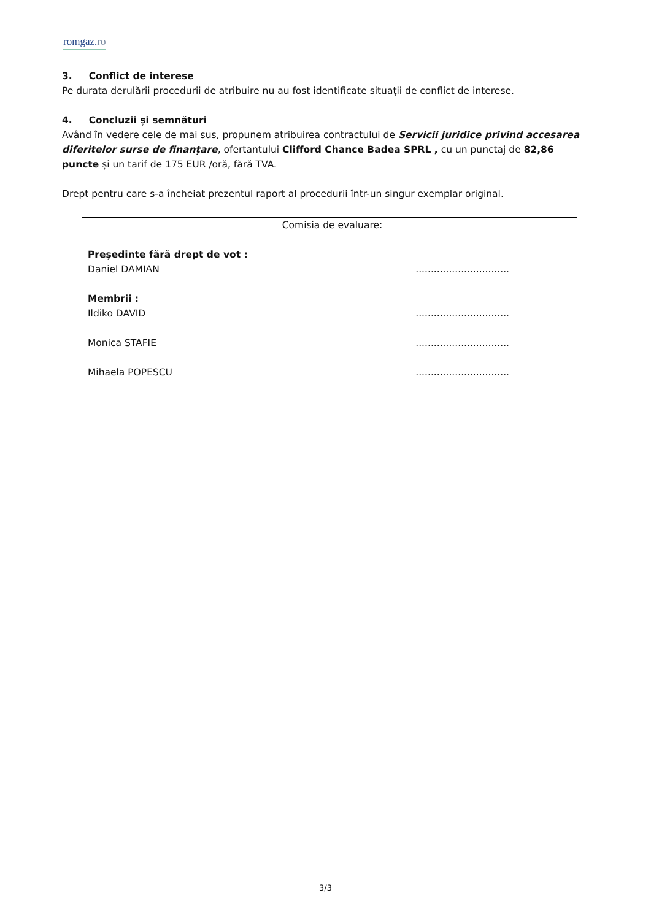romgaz.ro
3. Conflict de interese
Pe durata derulării procedurii de atribuire nu au fost identificate situații de conflict de interese.
4. Concluzii și semnături
Având în vedere cele de mai sus, propunem atribuirea contractului de Servicii juridice privind accesarea diferitelor surse de finanțare, ofertantului Clifford Chance Badea SPRL , cu un punctaj de 82,86 puncte și un tarif de 175 EUR /oră, fără TVA.
Drept pentru care s-a încheiat prezentul raport al procedurii într-un singur exemplar original.
Comisia de evaluare:
Președinte fără drept de vot :
Daniel DAMIAN...............................
Membrii :
Ildiko DAVID...............................
Monica STAFIE...............................
Mihaela POPESCU...............................
3/3